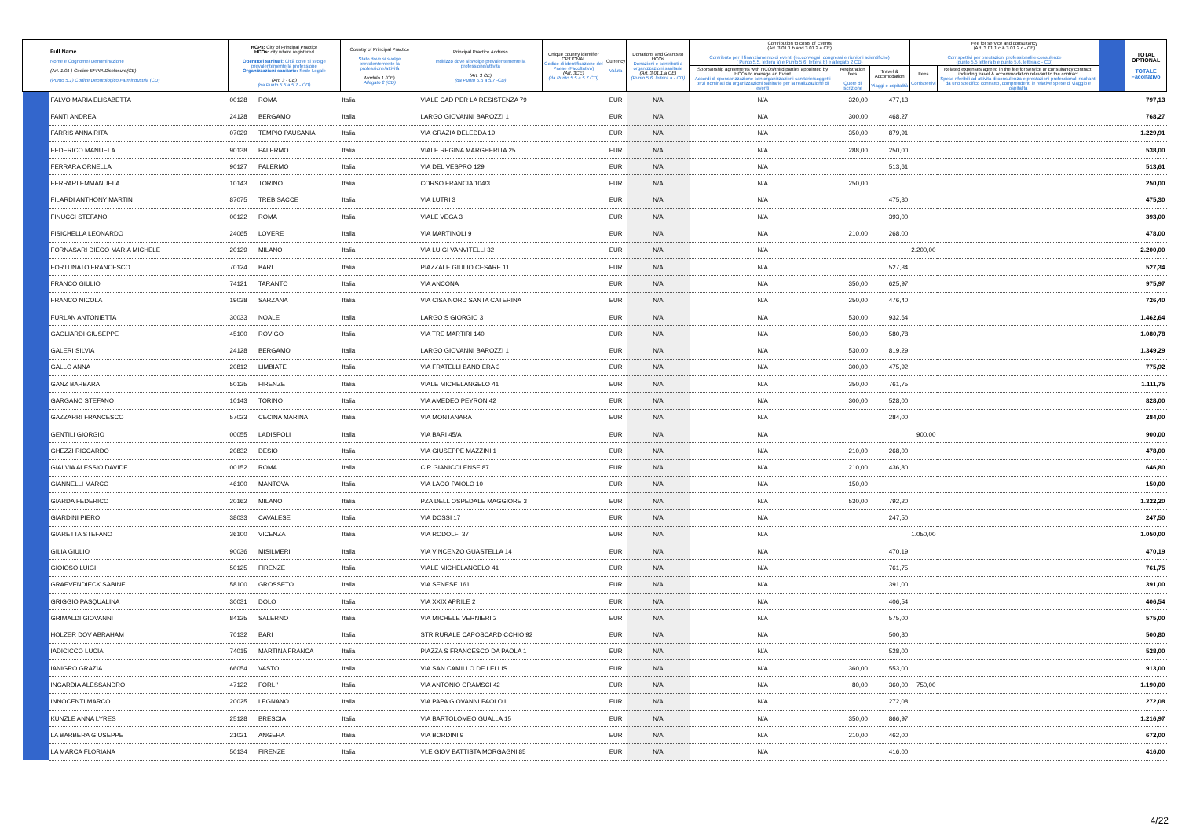| | Full Name Nome e Cognome/ Denominazione (Art. 1.01 ) Codice EFPIA Disclosure(CE) (Punto 5.1) Codice Deontologico Farmindustria (CD) | HCPs: City of Principal Practice HCOs: city where registered Operatori sanitari: Città dove si svolge prevalentemente la professione Organizzazioni sanitarie: Sede Legale (Art. 3 - CE) (da Punto 5.5 a 5.7 - CD) | | Country of Principal Practice Stato dove si svolge prevalentemente la professione/attività Modulo 1 (CE) Allegato 2 (CD) | Principal Practice Address Indirizzo dove si svolge prevalentemente la professione/attività (Art. 3 CE) (da Punto 5.5 a 5.7 -CD) | Unique country identifier OPTIONAL Codice di identificazione del Paese (Facoltativo) (Art. 3CE) (da Punto 5.5 a 5.7 CD) | Currency Valuta | Donations and Grants to HCOs Donazioni e contributi a organizzazioni sanitarie (Art. 3.01.1.a CE) (Punto 5.6, lettera a - CD) | Contribution to costs of Events (Art. 3.01.1.b and 3.01.2.a CE) Contributo per il finanziamento di eventi (es.convegni, congressi e riunioni scientifiche) ( Punto 5.5, lettera a) e Punto 5.6, lettera b) e allegato 2 CD) | | | Fee for service and consultancy (Art. 3.01.1.c & 3.01.2.c - CE) Corrispettivi per prestazioni professionali e consulenze (punto 5.5 lettera b e punto 5.6, lettera c - CD) | | | TOTAL OPTIONAL TOTALE Facoltativo |
| --- | --- | --- | --- | --- | --- | --- | --- | --- | --- | --- | --- | --- | --- | --- | --- |
| | | | | | | | | | Sponsorship agreements with HCOs/third parties appointed by HCOs to manage an Event Accordi di sponsorizzazione con organizzazioni sanitarie/soggetti terzi nominati da organizzazioni sanitarie per la realizzazione di eventi | Registration fees Quote di iscrizione | Travel & Accomodation Viaggi e ospitalità | Fees Corrispettivi | Related expenses agreed in the fee for service or consultancy contract, including travel & accommodation relevant to the contract Spese riferibili ad attività di consulenza e prestazioni professionali risultanti da uno specifico contratto, comprendenti le relative spese di viaggio e ospitalità | | |
| | FALVO MARIA ELISABETTA | 00128 | ROMA | Italia | VIALE CAD PER LA RESISTENZA 79 | | EUR | N/A | N/A | 320,00 | 477,13 | | | | 797,13 |
| | FANTI ANDREA | 24128 | BERGAMO | Italia | LARGO GIOVANNI BAROZZI 1 | | EUR | N/A | N/A | 300,00 | 468,27 | | | | 768,27 |
| | FARRIS ANNA RITA | 07029 | TEMPIO PAUSANIA | Italia | VIA GRAZIA DELEDDA 19 | | EUR | N/A | N/A | 350,00 | 879,91 | | | | 1.229,91 |
| | FEDERICO MANUELA | 90138 | PALERMO | Italia | VIALE REGINA MARGHERITA 25 | | EUR | N/A | N/A | 288,00 | 250,00 | | | | 538,00 |
| | FERRARA ORNELLA | 90127 | PALERMO | Italia | VIA DEL VESPRO 129 | | EUR | N/A | N/A | | 513,61 | | | | 513,61 |
| | FERRARI EMMANUELA | 10143 | TORINO | Italia | CORSO FRANCIA 104/3 | | EUR | N/A | N/A | 250,00 | | | | | 250,00 |
| | FILARDI ANTHONY MARTIN | 87075 | TREBISACCE | Italia | VIA LUTRI 3 | | EUR | N/A | N/A | | 475,30 | | | | 475,30 |
| | FINUCCI STEFANO | 00122 | ROMA | Italia | VIALE VEGA 3 | | EUR | N/A | N/A | | 393,00 | | | | 393,00 |
| | FISICHELLA LEONARDO | 24065 | LOVERE | Italia | VIA MARTINOLI 9 | | EUR | N/A | N/A | 210,00 | 268,00 | | | | 478,00 |
| | FORNASARI DIEGO MARIA MICHELE | 20129 | MILANO | Italia | VIA LUIGI VANVITELLI 32 | | EUR | N/A | N/A | | | 2.200,00 | | | 2.200,00 |
| | FORTUNATO FRANCESCO | 70124 | BARI | Italia | PIAZZALE GIULIO CESARE 11 | | EUR | N/A | N/A | | 527,34 | | | | 527,34 |
| | FRANCO GIULIO | 74121 | TARANTO | Italia | VIA ANCONA | | EUR | N/A | N/A | 350,00 | 625,97 | | | | 975,97 |
| | FRANCO NICOLA | 19038 | SARZANA | Italia | VIA CISA NORD SANTA CATERINA | | EUR | N/A | N/A | 250,00 | 476,40 | | | | 726,40 |
| | FURLAN ANTONIETTA | 30033 | NOALE | Italia | LARGO S GIORGIO 3 | | EUR | N/A | N/A | 530,00 | 932,64 | | | | 1.462,64 |
| | GAGLIARDI GIUSEPPE | 45100 | ROVIGO | Italia | VIA TRE MARTIRI 140 | | EUR | N/A | N/A | 500,00 | 580,78 | | | | 1.080,78 |
| | GALERI SILVIA | 24128 | BERGAMO | Italia | LARGO GIOVANNI BAROZZI 1 | | EUR | N/A | N/A | 530,00 | 819,29 | | | | 1.349,29 |
| | GALLO ANNA | 20812 | LIMBIATE | Italia | VIA FRATELLI BANDIERA 3 | | EUR | N/A | N/A | 300,00 | 475,92 | | | | 775,92 |
| | GANZ BARBARA | 50125 | FIRENZE | Italia | VIALE MICHELANGELO 41 | | EUR | N/A | N/A | 350,00 | 761,75 | | | | 1.111,75 |
| | GARGANO STEFANO | 10143 | TORINO | Italia | VIA AMEDEO PEYRON 42 | | EUR | N/A | N/A | 300,00 | 528,00 | | | | 828,00 |
| | GAZZARRI FRANCESCO | 57023 | CECINA MARINA | Italia | VIA MONTANARA | | EUR | N/A | N/A | | 284,00 | | | | 284,00 |
| | GENTILI GIORGIO | 00055 | LADISPOLI | Italia | VIA BARI 45/A | | EUR | N/A | N/A | | | 900,00 | | | 900,00 |
| | GHEZZI RICCARDO | 20832 | DESIO | Italia | VIA GIUSEPPE MAZZINI 1 | | EUR | N/A | N/A | 210,00 | 268,00 | | | | 478,00 |
| | GIAI VIA ALESSIO DAVIDE | 00152 | ROMA | Italia | CIR GIANICOLENSE 87 | | EUR | N/A | N/A | 210,00 | 436,80 | | | | 646,80 |
| | GIANNELLI MARCO | 46100 | MANTOVA | Italia | VIA LAGO PAIOLO 10 | | EUR | N/A | N/A | 150,00 | | | | | 150,00 |
| | GIARDA FEDERICO | 20162 | MILANO | Italia | PZA DELL OSPEDALE MAGGIORE 3 | | EUR | N/A | N/A | 530,00 | 792,20 | | | | 1.322,20 |
| | GIARDINI PIERO | 38033 | CAVALESE | Italia | VIA DOSSI 17 | | EUR | N/A | N/A | | 247,50 | | | | 247,50 |
| | GIARETTA STEFANO | 36100 | VICENZA | Italia | VIA RODOLFI 37 | | EUR | N/A | N/A | | | 1.050,00 | | | 1.050,00 |
| | GILIA GIULIO | 90036 | MISILMERI | Italia | VIA VINCENZO GUASTELLA 14 | | EUR | N/A | N/A | | 470,19 | | | | 470,19 |
| | GIOIOSO LUIGI | 50125 | FIRENZE | Italia | VIALE MICHELANGELO 41 | | EUR | N/A | N/A | | 761,75 | | | | 761,75 |
| | GRAEVENDIECK SABINE | 58100 | GROSSETO | Italia | VIA SENESE 161 | | EUR | N/A | N/A | | 391,00 | | | | 391,00 |
| | GRIGGIO PASQUALINA | 30031 | DOLO | Italia | VIA XXIX APRILE 2 | | EUR | N/A | N/A | | 406,54 | | | | 406,54 |
| | GRIMALDI GIOVANNI | 84125 | SALERNO | Italia | VIA MICHELE VERNIERI 2 | | EUR | N/A | N/A | | 575,00 | | | | 575,00 |
| | HOLZER DOV ABRAHAM | 70132 | BARI | Italia | STR RURALE CAPOSCARDICCHIO 92 | | EUR | N/A | N/A | | 500,80 | | | | 500,80 |
| | IADICICCO LUCIA | 74015 | MARTINA FRANCA | Italia | PIAZZA S FRANCESCO DA PAOLA 1 | | EUR | N/A | N/A | | 528,00 | | | | 528,00 |
| | IANIGRO GRAZIA | 66054 | VASTO | Italia | VIA SAN CAMILLO DE LELLIS | | EUR | N/A | N/A | 360,00 | 553,00 | | | | 913,00 |
| | INGARDIA ALESSANDRO | 47122 | FORLI' | Italia | VIA ANTONIO GRAMSCI 42 | | EUR | N/A | N/A | 80,00 | 360,00 | 750,00 | | | 1.190,00 |
| | INNOCENTI MARCO | 20025 | LEGNANO | Italia | VIA PAPA GIOVANNI PAOLO II | | EUR | N/A | N/A | | 272,08 | | | | 272,08 |
| | KUNZLE ANNA LYRES | 25128 | BRESCIA | Italia | VIA BARTOLOMEO GUALLA 15 | | EUR | N/A | N/A | 350,00 | 866,97 | | | | 1.216,97 |
| | LA BARBERA GIUSEPPE | 21021 | ANGERA | Italia | VIA BORDINI 9 | | EUR | N/A | N/A | 210,00 | 462,00 | | | | 672,00 |
| | LA MARCA FLORIANA | 50134 | FIRENZE | Italia | VLE GIOV BATTISTA MORGAGNI 85 | | EUR | N/A | N/A | | 416,00 | | | | 416,00 |
4/22